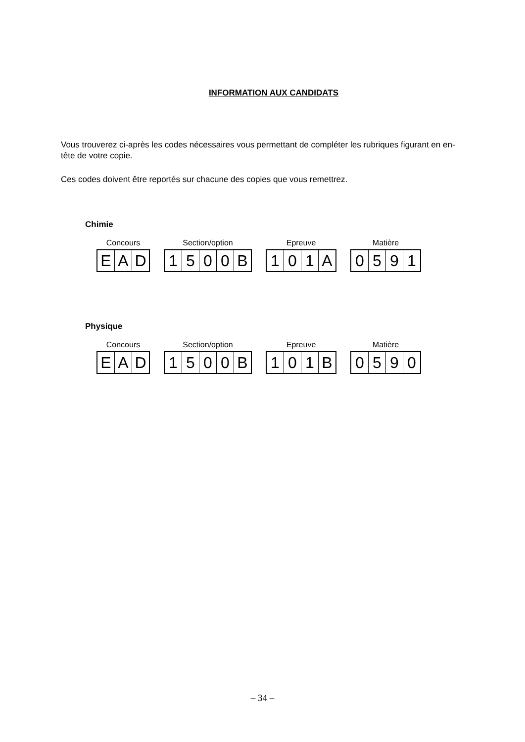INFORMATION AUX CANDIDATS
Vous trouverez ci-après les codes nécessaires vous permettant de compléter les rubriques figurant en en-tête de votre copie.
Ces codes doivent être reportés sur chacune des copies que vous remettrez.
Chimie
Concours
| E | A | D |
Section/option
| 1 | 5 | 0 | 0 | B |
Epreuve
| 1 | 0 | 1 | A |
Matière
| 0 | 5 | 9 | 1 |
Physique
Concours
| E | A | D |
Section/option
| 1 | 5 | 0 | 0 | B |
Epreuve
| 1 | 0 | 1 | B |
Matière
| 0 | 5 | 9 | 0 |
– 34 –